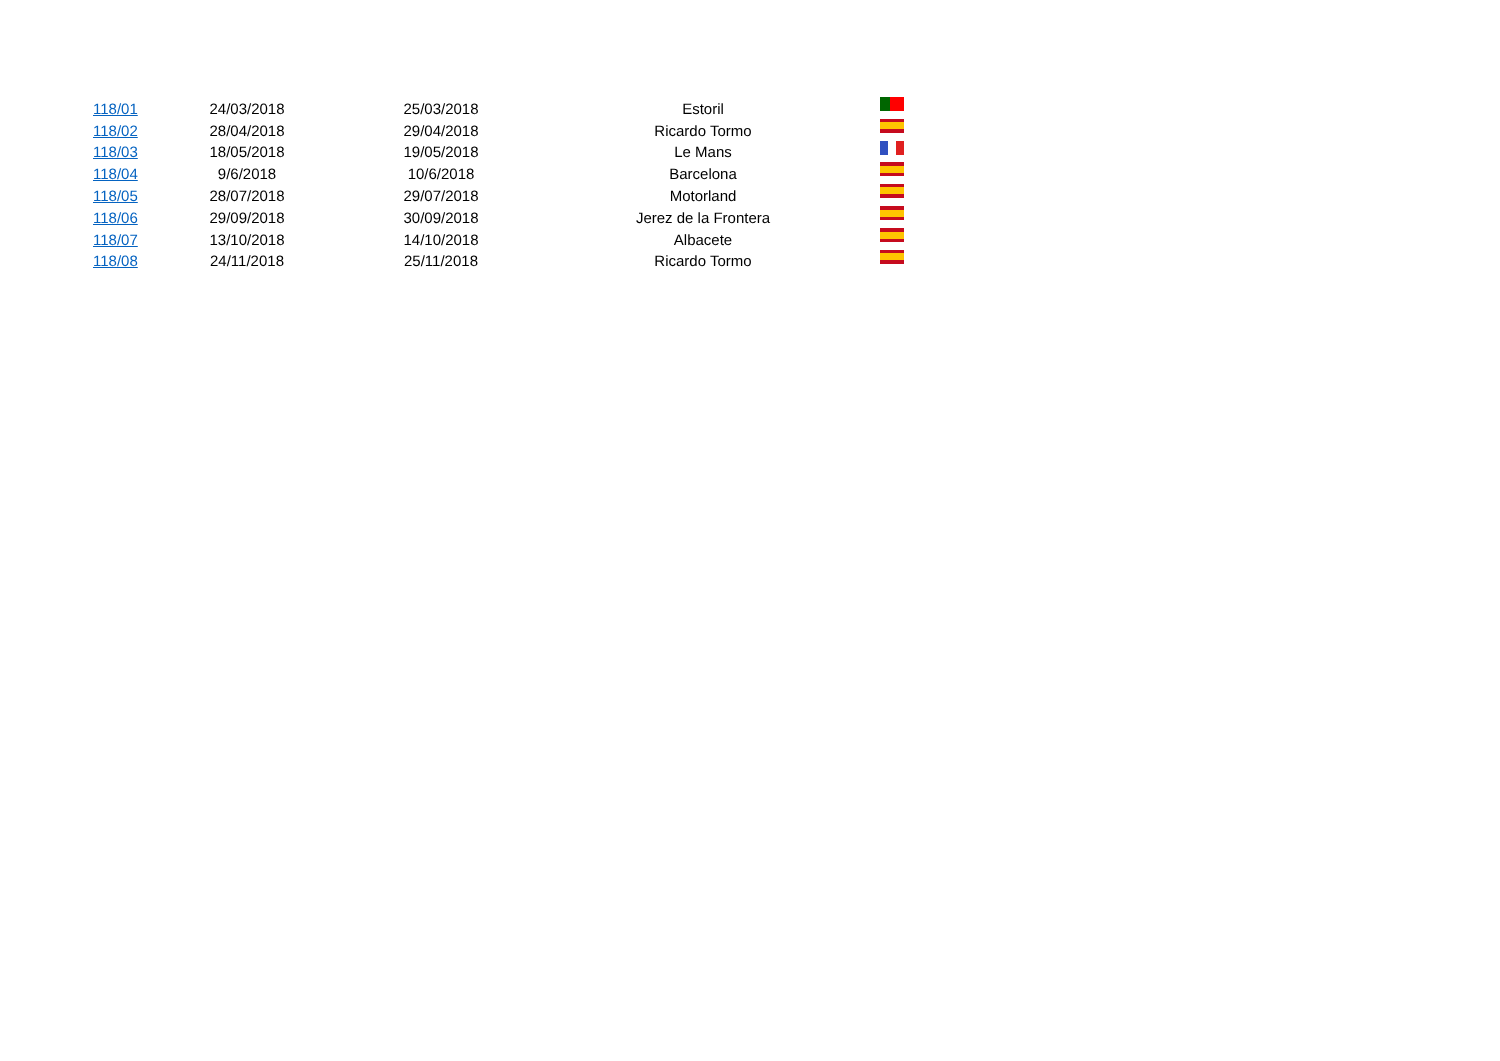| 118/01 | 24/03/2018 | 25/03/2018 | Estoril | |
| 118/02 | 28/04/2018 | 29/04/2018 | Ricardo Tormo | |
| 118/03 | 18/05/2018 | 19/05/2018 | Le Mans | |
| 118/04 | 9/6/2018 | 10/6/2018 | Barcelona | |
| 118/05 | 28/07/2018 | 29/07/2018 | Motorland | |
| 118/06 | 29/09/2018 | 30/09/2018 | Jerez de la Frontera | |
| 118/07 | 13/10/2018 | 14/10/2018 | Albacete | |
| 118/08 | 24/11/2018 | 25/11/2018 | Ricardo Tormo | |